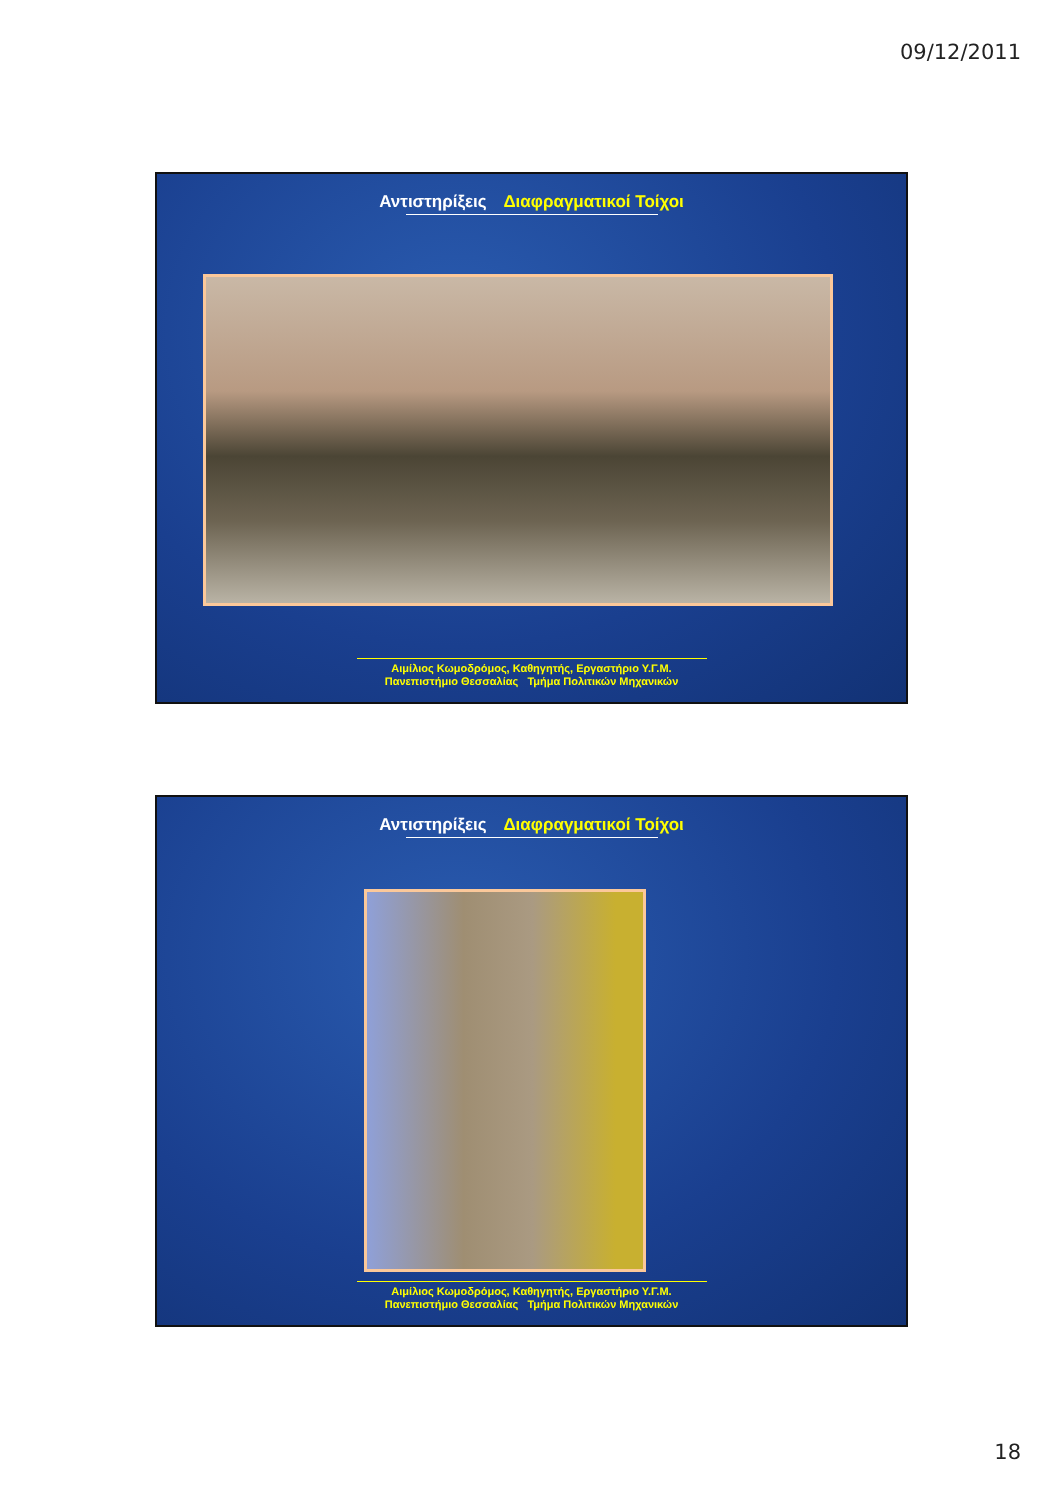09/12/2011
Αντιστηρίξεις Διαφραγματικοί Τοίχοι
Αιμίλιος Κωμοδρόμος, Καθηγητής, Εργαστήριο Υ.Γ.Μ.
Πανεπιστήμιο Θεσσαλίας Τμήμα Πολιτικών Μηχανικών
Αντιστηρίξεις Διαφραγματικοί Τοίχοι
Αιμίλιος Κωμοδρόμος, Καθηγητής, Εργαστήριο Υ.Γ.Μ.
Πανεπιστήμιο Θεσσαλίας Τμήμα Πολιτικών Μηχανικών
18